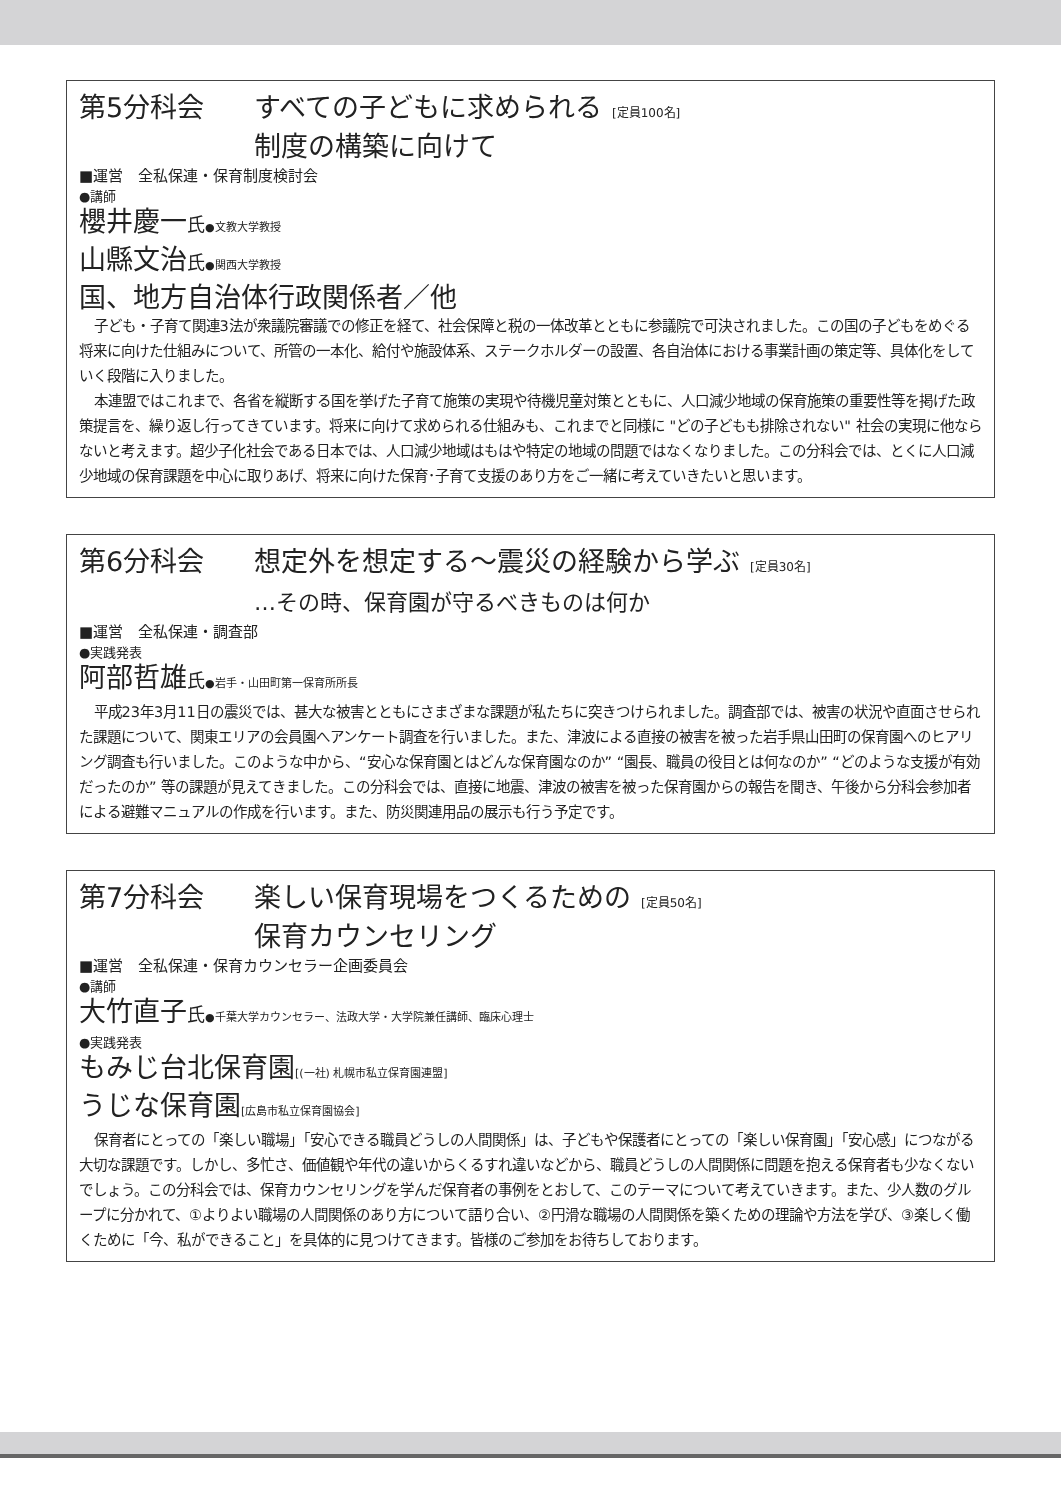第5分科会 すべての子どもに求められる [定員100名]
制度の構築に向けて
■運営　全私保連・保育制度検討会
●講師
櫻井慶一氏●文教大学教授
山縣文治氏●関西大学教授
国、地方自治体行政関係者／他
子ども・子育て関連3法が衆議院審議での修正を経て、社会保障と税の一体改革とともに参議院で可決されました。この国の子どもをめぐる将来に向けた仕組みについて、所管の一本化、給付や施設体系、ステークホルダーの設置、各自治体における事業計画の策定等、具体化をしていく段階に入りました。
本連盟ではこれまで、各省を縦断する国を挙げた子育て施策の実現や待機児童対策とともに、人口減少地域の保育施策の重要性等を掲げた政策提言を、繰り返し行ってきています。将来に向けて求められる仕組みも、これまでと同様に "どの子どもも排除されない" 社会の実現に他ならないと考えます。超少子化社会である日本では、人口減少地域はもはや特定の地域の問題ではなくなりました。この分科会では、とくに人口減少地域の保育課題を中心に取りあげ、将来に向けた保育･子育て支援のあり方をご一緒に考えていきたいと思います。
第6分科会 想定外を想定する〜震災の経験から学ぶ [定員30名]
…その時、保育園が守るべきものは何か
■運営　全私保連・調査部
●実践発表
阿部哲雄氏●岩手・山田町第一保育所所長
平成23年3月11日の震災では、甚大な被害とともにさまざまな課題が私たちに突きつけられました。調査部では、被害の状況や直面させられた課題について、関東エリアの会員園へアンケート調査を行いました。また、津波による直接の被害を被った岩手県山田町の保育園へのヒアリング調査も行いました。このような中から、“安心な保育園とはどんな保育園なのか” “園長、職員の役目とは何なのか” “どのような支援が有効だったのか” 等の課題が見えてきました。この分科会では、直接に地震、津波の被害を被った保育園からの報告を聞き、午後から分科会参加者による避難マニュアルの作成を行います。また、防災関連用品の展示も行う予定です。
第7分科会 楽しい保育現場をつくるための [定員50名]
保育カウンセリング
■運営　全私保連・保育カウンセラー企画委員会
●講師
大竹直子氏●千葉大学カウンセラー、法政大学・大学院兼任講師、臨床心理士
●実践発表
もみじ台北保育園[(一社) 札幌市私立保育園連盟]
うじな保育園[広島市私立保育園協会]
保育者にとっての「楽しい職場」「安心できる職員どうしの人間関係」は、子どもや保護者にとっての「楽しい保育園」「安心感」につながる大切な課題です。しかし、多忙さ、価値観や年代の違いからくるすれ違いなどから、職員どうしの人間関係に問題を抱える保育者も少なくないでしょう。この分科会では、保育カウンセリングを学んだ保育者の事例をとおして、このテーマについて考えていきます。また、少人数のグループに分かれて、①よりよい職場の人間関係のあり方について語り合い、②円滑な職場の人間関係を築くための理論や方法を学び、③楽しく働くために「今、私ができること」を具体的に見つけてきます。皆様のご参加をお待ちしております。